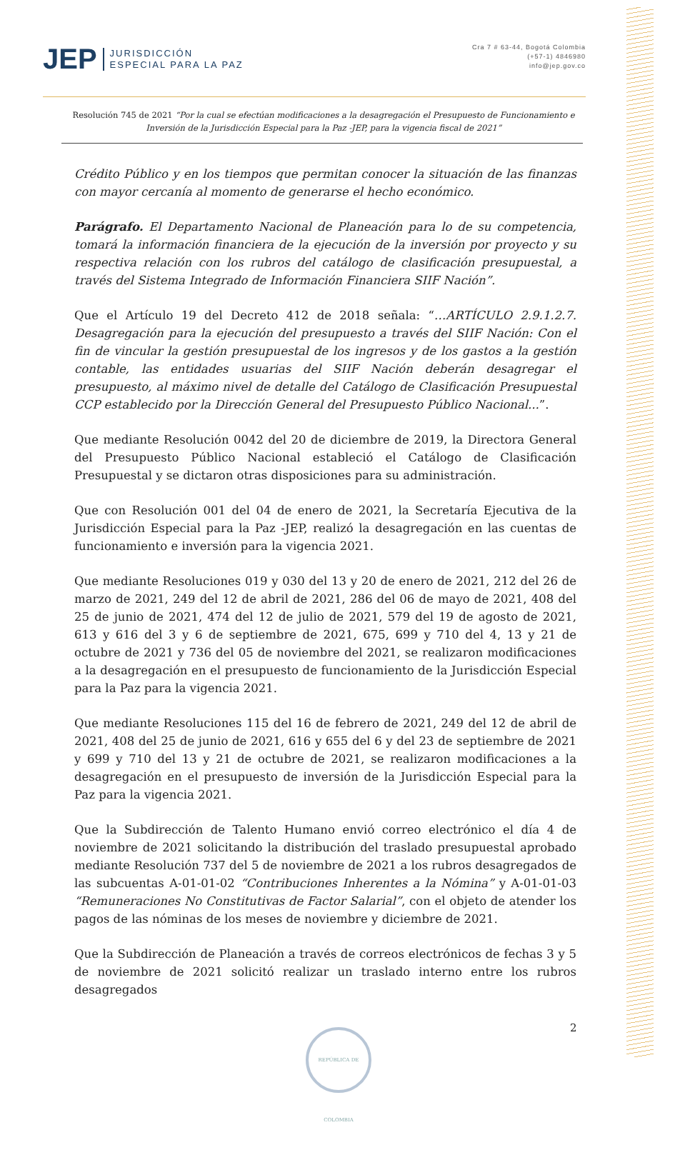JEP JURISDICCIÓN
ESPECIAL PARA LA PAZ
Cra 7 # 63-44, Bogotá Colombia
(+57-1) 4846980
info@jep.gov.co
Resolución 745 de 2021 “Por la cual se efectúan modificaciones a la desagregación el Presupuesto de Funcionamiento e Inversión de la Jurisdicción Especial para la Paz -JEP, para la vigencia fiscal de 2021”
Crédito Público y en los tiempos que permitan conocer la situación de las finanzas con mayor cercanía al momento de generarse el hecho económico.
Parágrafo. El Departamento Nacional de Planeación para lo de su competencia, tomará la información financiera de la ejecución de la inversión por proyecto y su respectiva relación con los rubros del catálogo de clasificación presupuestal, a través del Sistema Integrado de Información Financiera SIIF Nación”.
Que el Artículo 19 del Decreto 412 de 2018 señala: “…ARTÍCULO 2.9.1.2.7. Desagregación para la ejecución del presupuesto a través del SIIF Nación: Con el fin de vincular la gestión presupuestal de los ingresos y de los gastos a la gestión contable, las entidades usuarias del SIIF Nación deberán desagregar el presupuesto, al máximo nivel de detalle del Catálogo de Clasificación Presupuestal CCP establecido por la Dirección General del Presupuesto Público Nacional...”.
Que mediante Resolución 0042 del 20 de diciembre de 2019, la Directora General del Presupuesto Público Nacional estableció el Catálogo de Clasificación Presupuestal y se dictaron otras disposiciones para su administración.
Que con Resolución 001 del 04 de enero de 2021, la Secretaría Ejecutiva de la Jurisdicción Especial para la Paz -JEP, realizó la desagregación en las cuentas de funcionamiento e inversión para la vigencia 2021.
Que mediante Resoluciones 019 y 030 del 13 y 20 de enero de 2021, 212 del 26 de marzo de 2021, 249 del 12 de abril de 2021, 286 del 06 de mayo de 2021, 408 del 25 de junio de 2021, 474 del 12 de julio de 2021, 579 del 19 de agosto de 2021, 613 y 616 del 3 y 6 de septiembre de 2021, 675, 699 y 710 del 4, 13 y 21 de octubre de 2021 y 736 del 05 de noviembre del 2021, se realizaron modificaciones a la desagregación en el presupuesto de funcionamiento de la Jurisdicción Especial para la Paz para la vigencia 2021.
Que mediante Resoluciones 115 del 16 de febrero de 2021, 249 del 12 de abril de 2021, 408 del 25 de junio de 2021, 616 y 655 del 6 y del 23 de septiembre de 2021 y 699 y 710 del 13 y 21 de octubre de 2021, se realizaron modificaciones a la desagregación en el presupuesto de inversión de la Jurisdicción Especial para la Paz para la vigencia 2021.
Que la Subdirección de Talento Humano envió correo electrónico el día 4 de noviembre de 2021 solicitando la distribución del traslado presupuestal aprobado mediante Resolución 737 del 5 de noviembre de 2021 a los rubros desagregados de las subcuentas A-01-01-02 “Contribuciones Inherentes a la Nómina” y A-01-01-03 “Remuneraciones No Constitutivas de Factor Salarial”, con el objeto de atender los pagos de las nóminas de los meses de noviembre y diciembre de 2021.
Que la Subdirección de Planeación a través de correos electrónicos de fechas 3 y 5 de noviembre de 2021 solicitó realizar un traslado interno entre los rubros desagregados
REPÚBLICA DE COLOMBIA
2